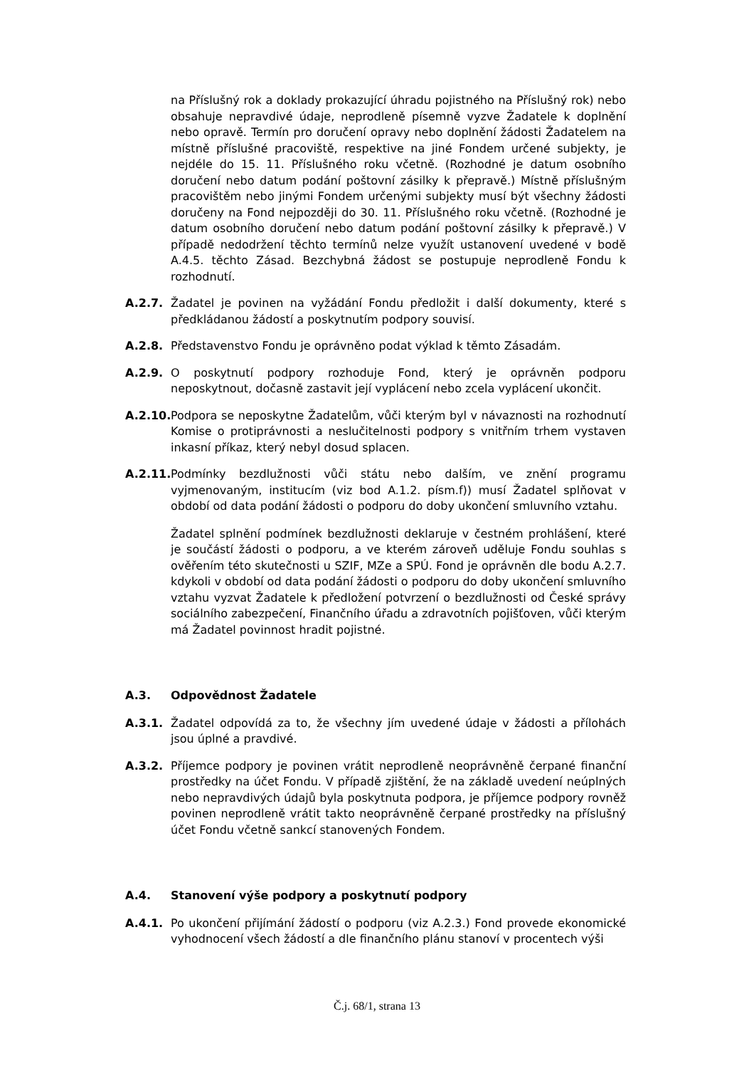na Příslušný rok a doklady prokazující úhradu pojistného na Příslušný rok) nebo obsahuje nepravdivé údaje, neprodleně písemně vyzve Žadatele k doplnění nebo opravě. Termín pro doručení opravy nebo doplnění žádosti Žadatelem na místně příslušné pracoviště, respektive na jiné Fondem určené subjekty, je nejdéle do 15. 11. Příslušného roku včetně. (Rozhodné je datum osobního doručení nebo datum podání poštovní zásilky k přepravě.) Místně příslušným pracovištěm nebo jinými Fondem určenými subjekty musí být všechny žádosti doručeny na Fond nejpozději do 30. 11. Příslušného roku včetně. (Rozhodné je datum osobního doručení nebo datum podání poštovní zásilky k přepravě.) V případě nedodržení těchto termínů nelze využít ustanovení uvedené v bodě A.4.5. těchto Zásad. Bezchybná žádost se postupuje neprodleně Fondu k rozhodnutí.
A.2.7. Žadatel je povinen na vyžádání Fondu předložit i další dokumenty, které s předkládanou žádostí a poskytnutím podpory souvisí.
A.2.8. Představenstvo Fondu je oprávněno podat výklad k těmto Zásadám.
A.2.9. O poskytnutí podpory rozhoduje Fond, který je oprávněn podporu neposkytnout, dočasně zastavit její vyplácení nebo zcela vyplácení ukončit.
A.2.10.
Podpora se neposkytne Žadatelům, vůči kterým byl v návaznosti na rozhodnutí Komise o protiprávnosti a neslučitelnosti podpory s vnitřním trhem vystaven inkasní příkaz, který nebyl dosud splacen.
A.2.11.
Podmínky bezdlužnosti vůči státu nebo dalším, ve znění programu vyjmenovaným, institucím (viz bod A.1.2. písm.f)) musí Žadatel splňovat v období od data podání žádosti o podporu do doby ukončení smluvního vztahu.
Žadatel splnění podmínek bezdlužnosti deklaruje v čestném prohlášení, které je součástí žádosti o podporu, a ve kterém zároveň uděluje Fondu souhlas s ověřením této skutečnosti u SZIF, MZe a SPÚ. Fond je oprávněn dle bodu A.2.7. kdykoli v období od data podání žádosti o podporu do doby ukončení smluvního vztahu vyzvat Žadatele k předložení potvrzení o bezdlužnosti od České správy sociálního zabezpečení, Finančního úřadu a zdravotních pojišťoven, vůči kterým má Žadatel povinnost hradit pojistné.
A.3. Odpovědnost Žadatele
A.3.1. Žadatel odpovídá za to, že všechny jím uvedené údaje v žádosti a přílohách jsou úplné a pravdivé.
A.3.2. Příjemce podpory je povinen vrátit neprodleně neoprávněně čerpané finanční prostředky na účet Fondu. V případě zjištění, že na základě uvedení neúplných nebo nepravdivých údajů byla poskytnuta podpora, je příjemce podpory rovněž povinen neprodleně vrátit takto neoprávněně čerpané prostředky na příslušný účet Fondu včetně sankcí stanovených Fondem.
A.4. Stanovení výše podpory a poskytnutí podpory
A.4.1. Po ukončení přijímání žádostí o podporu (viz A.2.3.) Fond provede ekonomické vyhodnocení všech žádostí a dle finančního plánu stanoví v procentech výši
Č.j. 68/1, strana 13